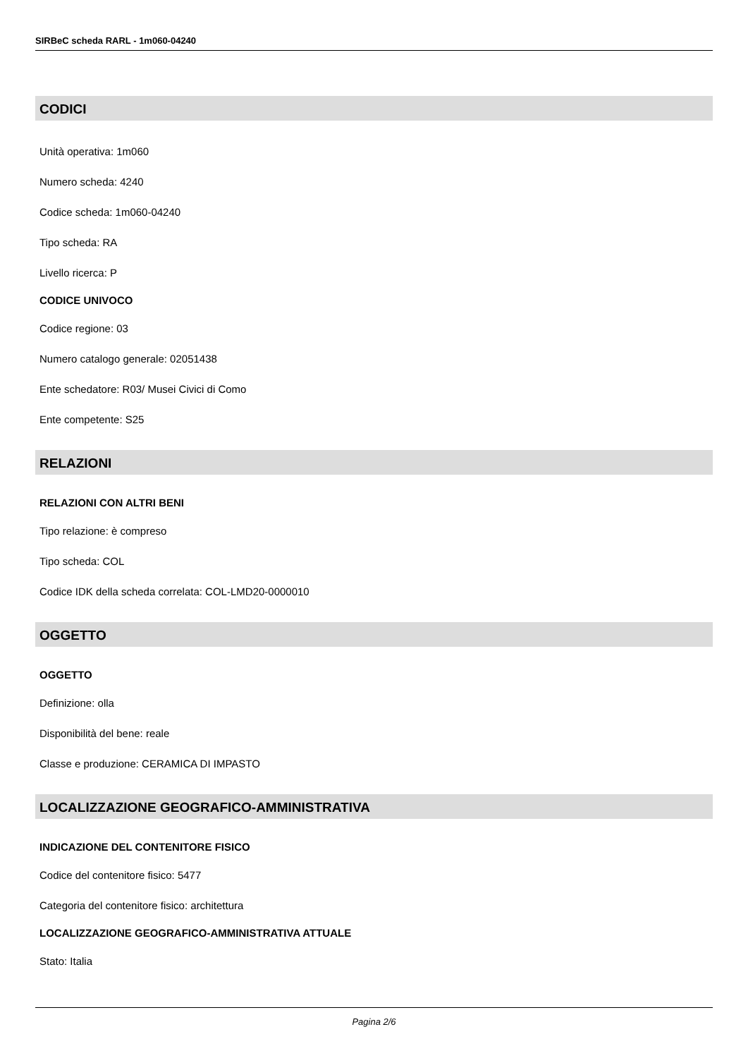SIRBeC scheda RARL - 1m060-04240
CODICI
Unità operativa: 1m060
Numero scheda: 4240
Codice scheda: 1m060-04240
Tipo scheda: RA
Livello ricerca: P
CODICE UNIVOCO
Codice regione: 03
Numero catalogo generale: 02051438
Ente schedatore: R03/ Musei Civici di Como
Ente competente: S25
RELAZIONI
RELAZIONI CON ALTRI BENI
Tipo relazione: è compreso
Tipo scheda: COL
Codice IDK della scheda correlata: COL-LMD20-0000010
OGGETTO
OGGETTO
Definizione: olla
Disponibilità del bene: reale
Classe e produzione: CERAMICA DI IMPASTO
LOCALIZZAZIONE GEOGRAFICO-AMMINISTRATIVA
INDICAZIONE DEL CONTENITORE FISICO
Codice del contenitore fisico: 5477
Categoria del contenitore fisico: architettura
LOCALIZZAZIONE GEOGRAFICO-AMMINISTRATIVA ATTUALE
Stato: Italia
Pagina 2/6